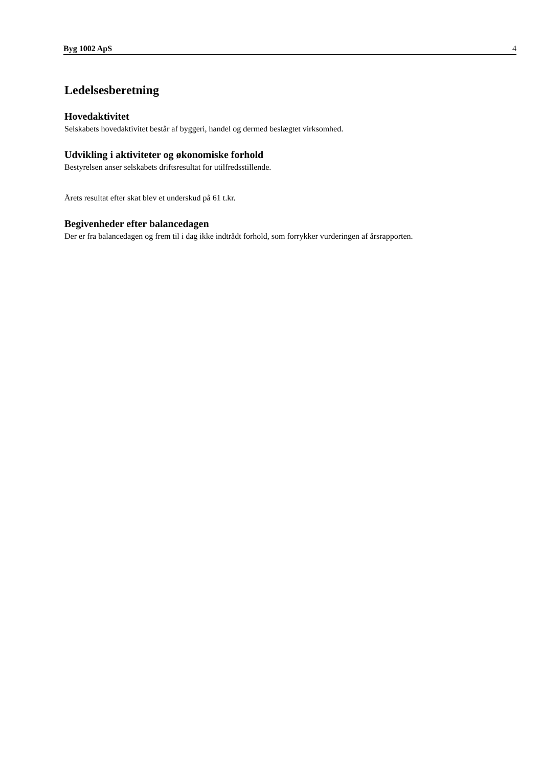Byg 1002 ApS 4
Ledelsesberetning
Hovedaktivitet
Selskabets hovedaktivitet består af byggeri, handel og dermed beslægtet virksomhed.
Udvikling i aktiviteter og økonomiske forhold
Bestyrelsen anser selskabets driftsresultat for utilfredsstillende.
Årets resultat efter skat blev et underskud på 61 t.kr.
Begivenheder efter balancedagen
Der er fra balancedagen og frem til i dag ikke indtrådt forhold, som forrykker vurderingen af årsrapporten.